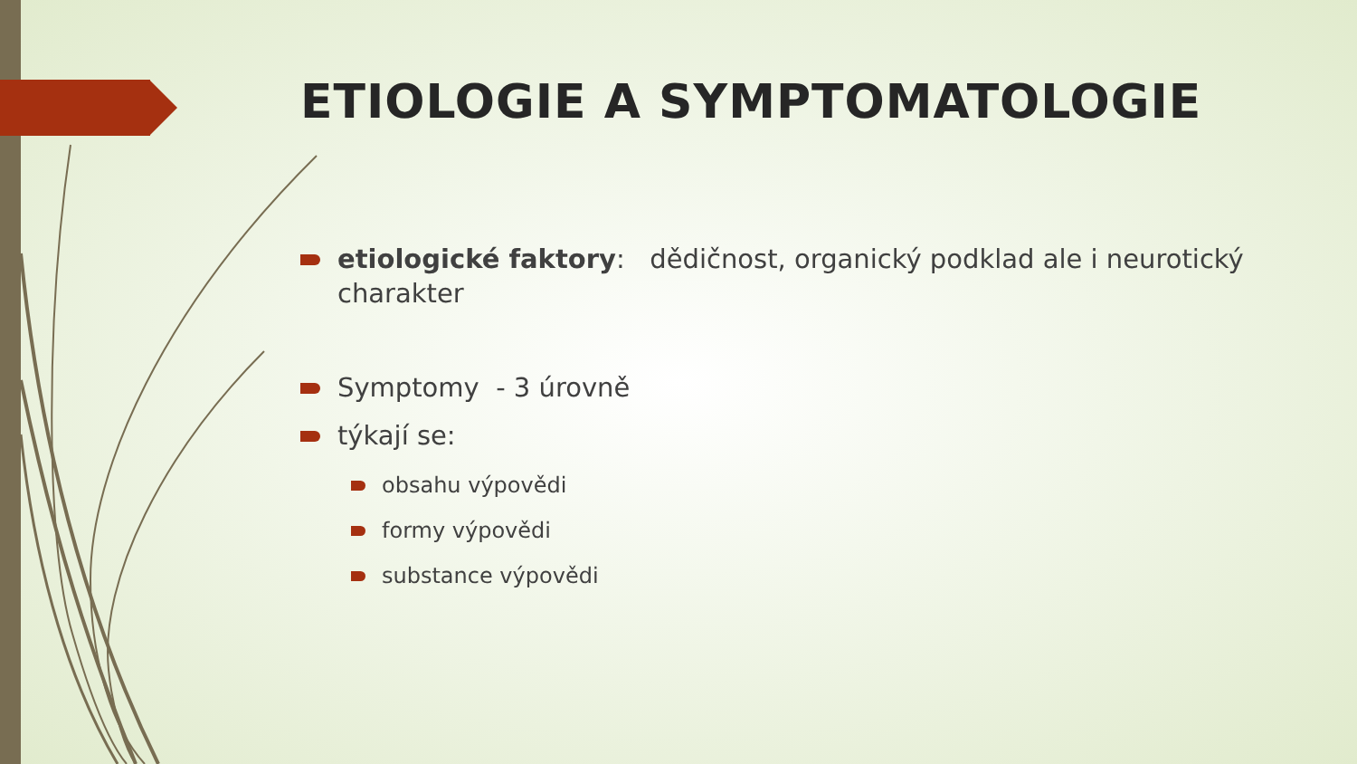ETIOLOGIE A SYMPTOMATOLOGIE
etiologické faktory: dědičnost, organický podklad ale i neurotický charakter
Symptomy - 3 úrovně
týkají se:
obsahu výpovědi
formy výpovědi
substance výpovědi